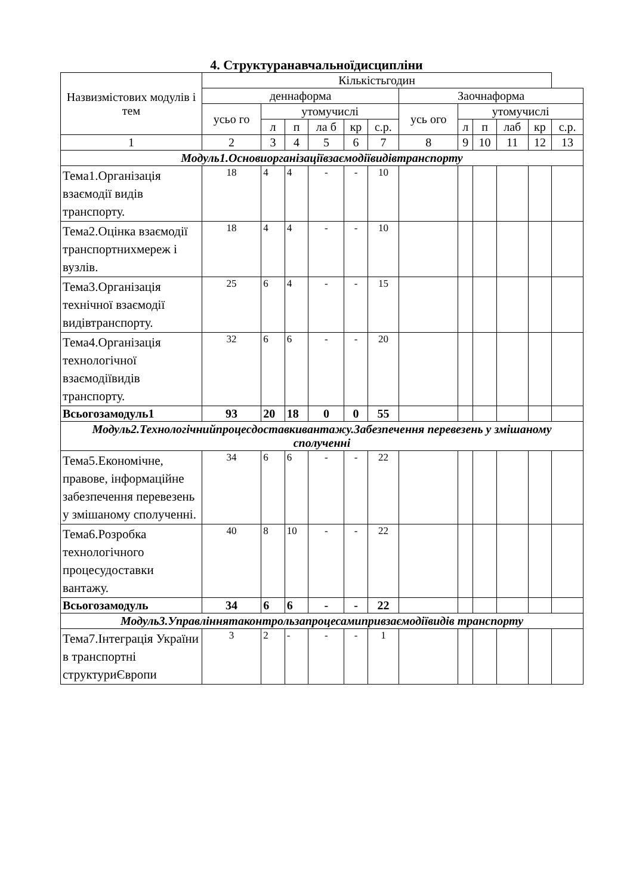4. Структуранавчальноїдисципліни
| Назвизмістових модулів і тем | Кількістьгодин | | | | | | | | | | | |
| --- | --- | --- | --- | --- | --- | --- | --- | --- | --- | --- | --- | --- |
| | деннаформа | | | | | | Заочнаформа | | | | | |
| | усьо го | утомучислі | | | | | усь ого | утомучислі | | | | |
| | | л | п | ла б | кр | с.р. | | л | п | лаб | кр | с.р. |
| 1 | 2 | 3 | 4 | 5 | 6 | 7 | 8 | 9 | 10 | 11 | 12 | 13 |
| Модуль1.Основиорганізаціївзаємодіївидівтранспорту | | | | | | | | | | | | |
| Тема1.Організація взаємодії видів транспорту. | 18 | 4 | 4 | - | - | 10 | | | | | | |
| Тема2.Оцінка взаємодії транспортнихмереж і вузлів. | 18 | 4 | 4 | - | - | 10 | | | | | | |
| Тема3.Організація технічної взаємодії видівтранспорту. | 25 | 6 | 4 | - | - | 15 | | | | | | |
| Тема4.Організація технологічної взаємодіївидів транспорту. | 32 | 6 | 6 | - | - | 20 | | | | | | |
| Всьогозамодуль1 | 93 | 20 | 18 | 0 | 0 | 55 | | | | | | |
| Модуль2.Технологічнийпроцесдоставкивантажу.Забезпечення перевезень у змішаному сполученні | | | | | | | | | | | | |
| Тема5.Економічне, правове, інформаційне забезпечення перевезень у змішаному сполученні. | 34 | 6 | 6 | - | - | 22 | | | | | | |
| Тема6.Розробка технологічного процесудоставки вантажу. | 40 | 8 | 10 | - | - | 22 | | | | | | |
| Всьогозамодуль | 34 | 6 | 6 | - | - | 22 | | | | | | |
| Модуль3.Управліннятаконтрользапроцесамипривзаємодіївидів транспорту | | | | | | | | | | | | |
| Тема7.Інтеграція України в транспортні структуриЄвропи | 3 | 2 | - | - | - | 1 | | | | | | |